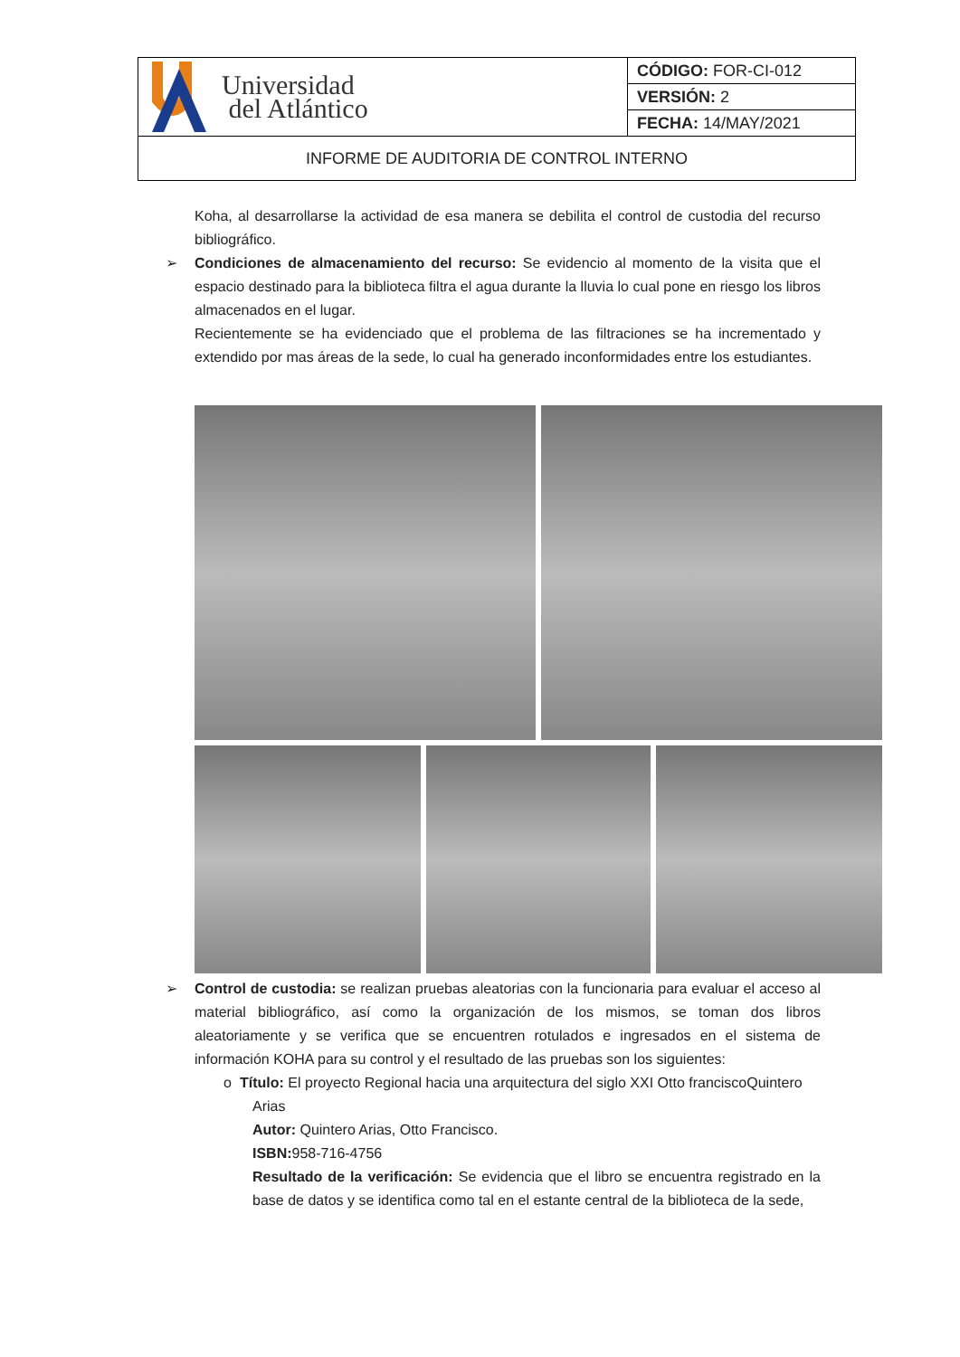| Universidad del Atlántico | CÓDIGO: FOR-CI-012 |
| | VERSIÓN: 2 |
| | FECHA: 14/MAY/2021 |
| INFORME DE AUDITORIA DE CONTROL INTERNO | |
Koha, al desarrollarse la actividad de esa manera se debilita el control de custodia del recurso bibliográfico.
➢ Condiciones de almacenamiento del recurso: Se evidencio al momento de la visita que el espacio destinado para la biblioteca filtra el agua durante la lluvia lo cual pone en riesgo los libros almacenados en el lugar.
Recientemente se ha evidenciado que el problema de las filtraciones se ha incrementado y extendido por mas áreas de la sede, lo cual ha generado inconformidades entre los estudiantes.
➢ Control de custodia: se realizan pruebas aleatorias con la funcionaria para evaluar el acceso al material bibliográfico, así como la organización de los mismos, se toman dos libros aleatoriamente y se verifica que se encuentren rotulados e ingresados en el sistema de información KOHA para su control y el resultado de las pruebas son los siguientes:
o Título: El proyecto Regional hacia una arquitectura del siglo XXI Otto franciscoQuintero
Arias
Autor: Quintero Arias, Otto Francisco.
ISBN: 958-716-4756
Resultado de la verificación: Se evidencia que el libro se encuentra registrado en la base de datos y se identifica como tal en el estante central de la biblioteca de la sede,